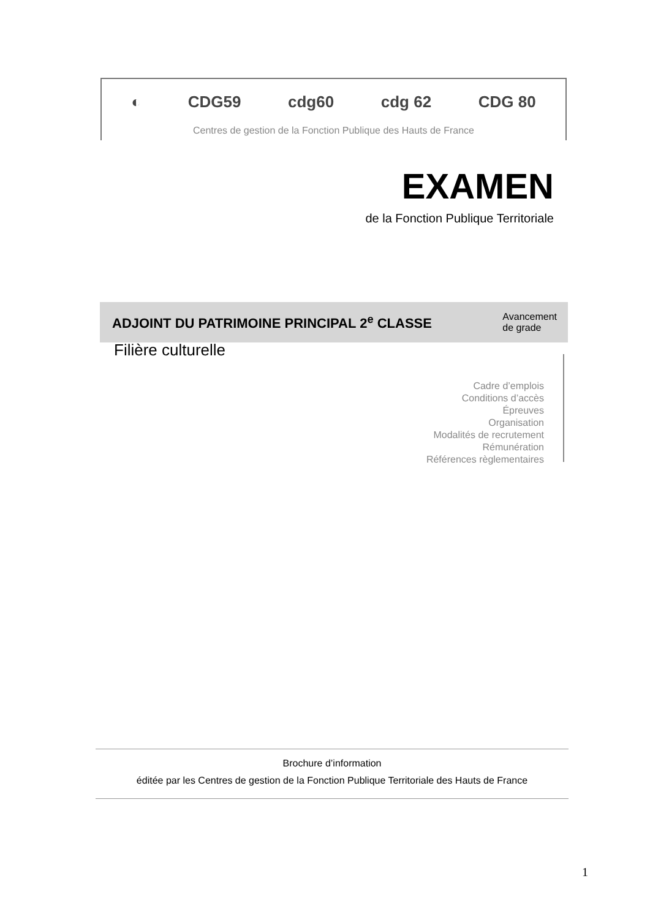◐ CDG59 cdg60 cdg 62 CDG 80
Centres de gestion de la Fonction Publique des Hauts de France
EXAMEN
de la Fonction Publique Territoriale
ADJOINT DU PATRIMOINE PRINCIPAL 2<sup>e</sup> CLASSE
Avancement
de grade
Filière culturelle
Cadre d’emplois
Conditions d’accès
Épreuves
Organisation
Modalités de recrutement
Rémunération
Références règlementaires
Brochure d’information
éditée par les Centres de gestion de la Fonction Publique Territoriale des Hauts de France
1